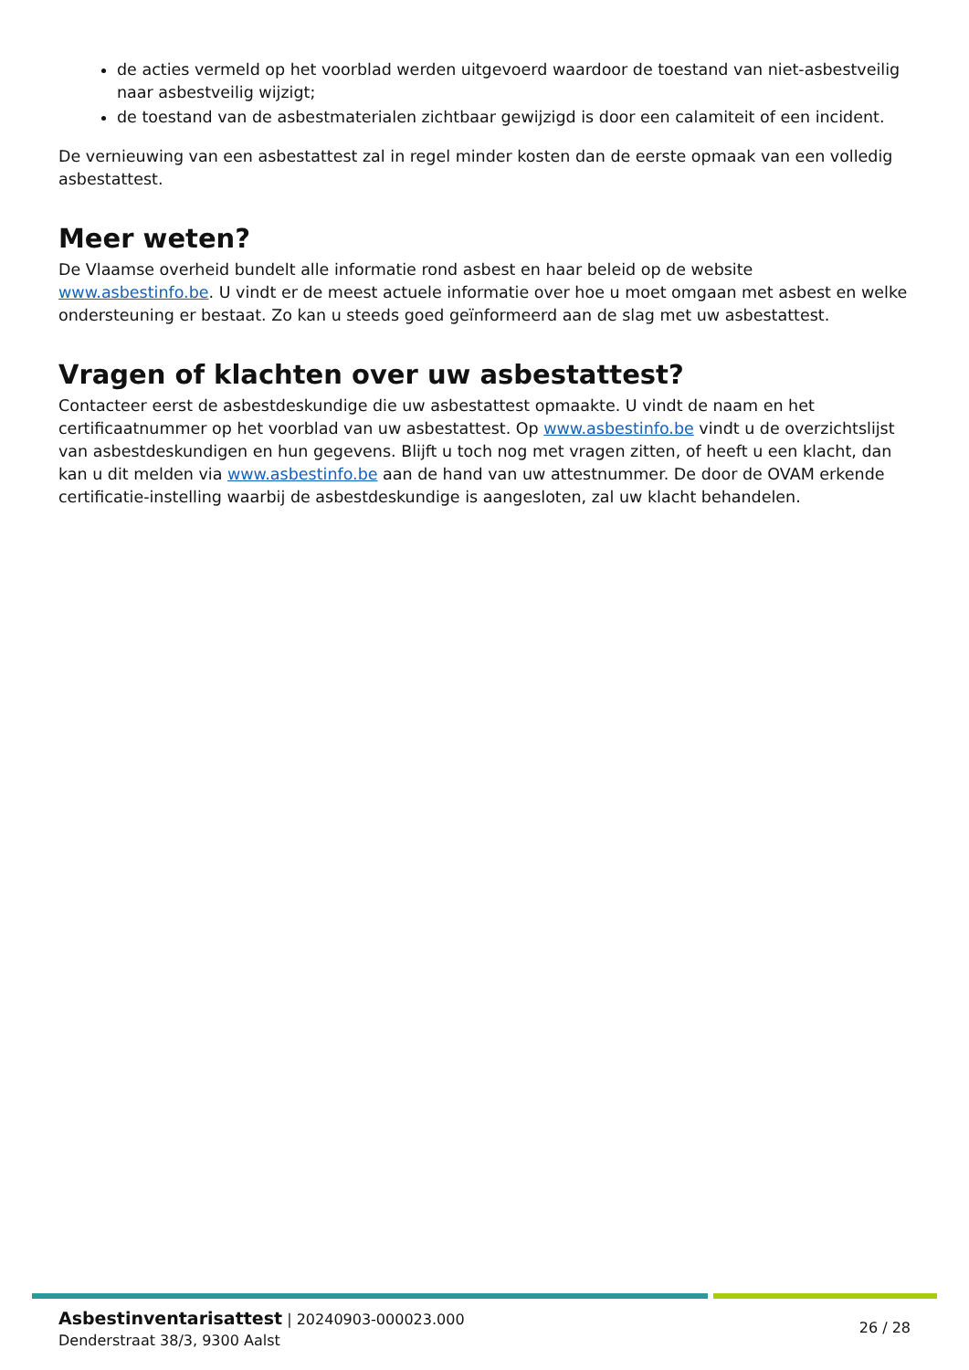de acties vermeld op het voorblad werden uitgevoerd waardoor de toestand van niet-asbestveilig naar asbestveilig wijzigt;
de toestand van de asbestmaterialen zichtbaar gewijzigd is door een calamiteit of een incident.
De vernieuwing van een asbestattest zal in regel minder kosten dan de eerste opmaak van een volledig asbestattest.
Meer weten?
De Vlaamse overheid bundelt alle informatie rond asbest en haar beleid op de website www.asbestinfo.be. U vindt er de meest actuele informatie over hoe u moet omgaan met asbest en welke ondersteuning er bestaat. Zo kan u steeds goed geïnformeerd aan de slag met uw asbestattest.
Vragen of klachten over uw asbestattest?
Contacteer eerst de asbestdeskundige die uw asbestattest opmaakte. U vindt de naam en het certificaatnummer op het voorblad van uw asbestattest. Op www.asbestinfo.be vindt u de overzichtslijst van asbestdeskundigen en hun gegevens. Blijft u toch nog met vragen zitten, of heeft u een klacht, dan kan u dit melden via www.asbestinfo.be aan de hand van uw attestnummer. De door de OVAM erkende certificatie-instelling waarbij de asbestdeskundige is aangesloten, zal uw klacht behandelen.
Asbestinventarisattest | 20240903-000023.000
Denderstraat 38/3, 9300 Aalst
26 / 28